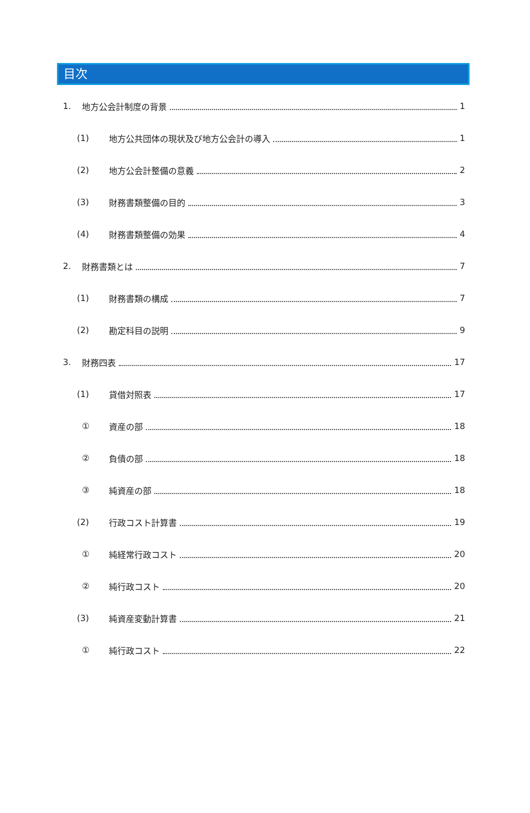目次
1. 地方公会計制度の背景 1
(1) 地方公共団体の現状及び地方公会計の導入 1
(2) 地方公会計整備の意義 2
(3) 財務書類整備の目的 3
(4) 財務書類整備の効果 4
2. 財務書類とは 7
(1) 財務書類の構成 7
(2) 勘定科目の説明 9
3. 財務四表 17
(1) 貸借対照表 17
① 資産の部 18
② 負債の部 18
③ 純資産の部 18
(2) 行政コスト計算書 19
① 純経常行政コスト 20
② 純行政コスト 20
(3) 純資産変動計算書 21
① 純行政コスト 22